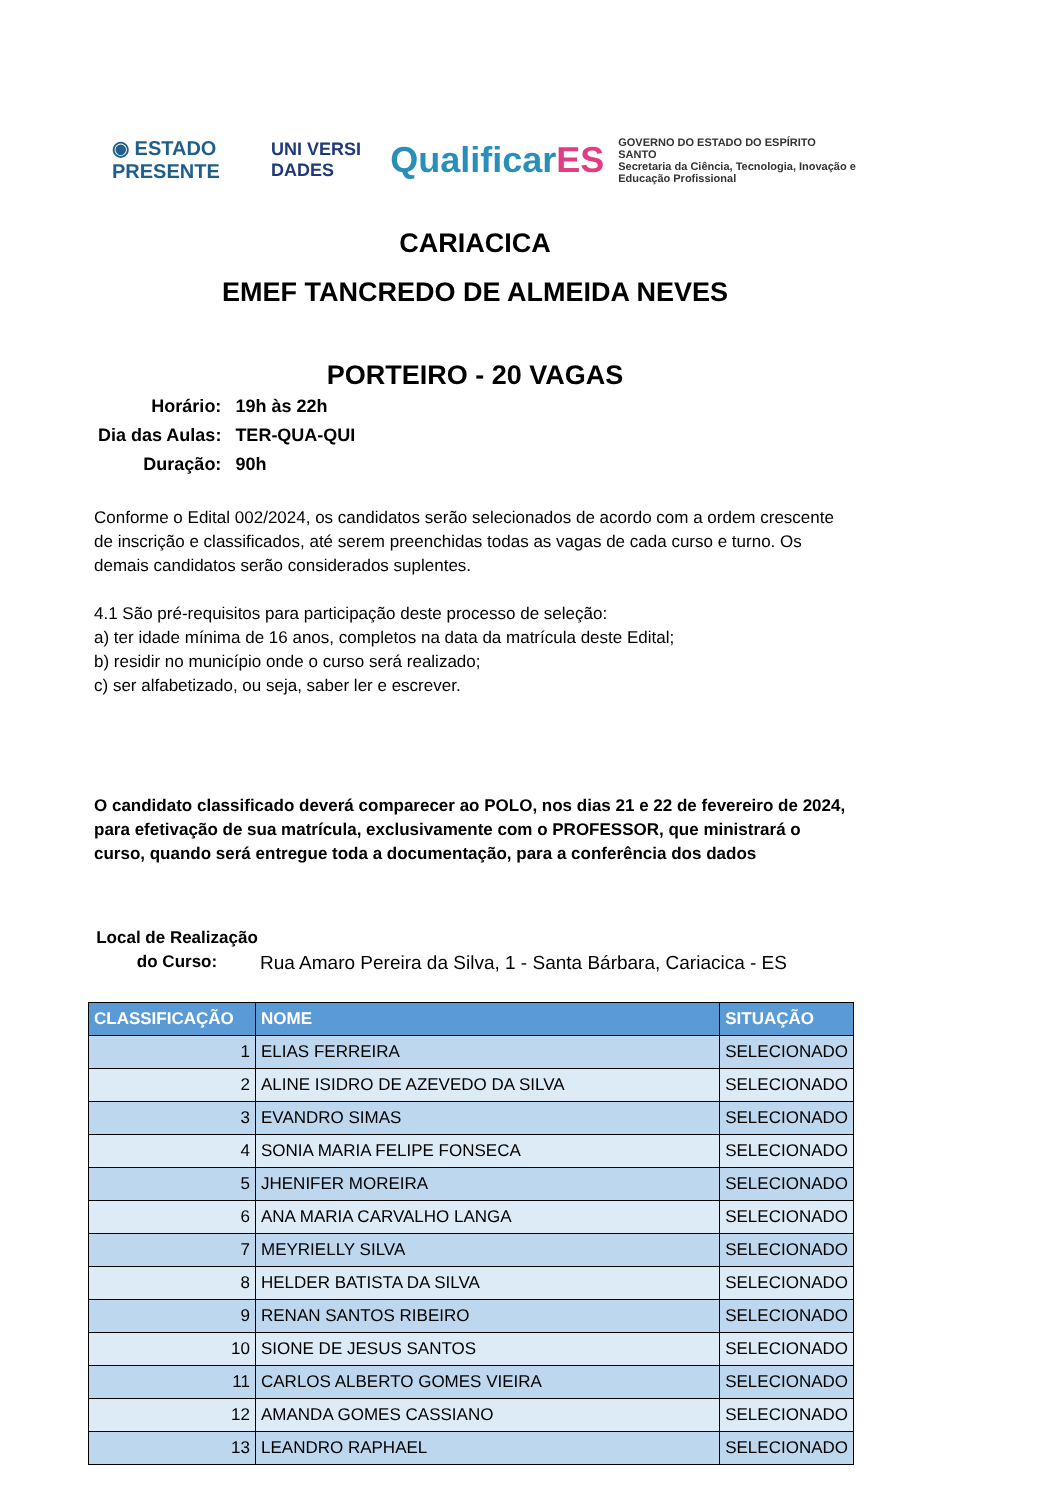◉ ESTADO PRESENTE UNI VERSI DADES QualificarES GOVERNO DO ESTADO DO ESPÍRITO SANTO
Secretaria da Ciência, Tecnologia, Inovação e Educação Profissional
CARIACICA
EMEF TANCREDO DE ALMEIDA NEVES
PORTEIRO - 20 VAGAS
| Horário: | 19h às 22h |
| Dia das Aulas: | TER-QUA-QUI |
| Duração: | 90h |
Conforme o Edital 002/2024, os candidatos serão selecionados de acordo com a ordem crescente de inscrição e classificados, até serem preenchidas todas as vagas de cada curso e turno. Os demais candidatos serão considerados suplentes.
4.1 São pré-requisitos para participação deste processo de seleção:
a) ter idade mínima de 16 anos, completos na data da matrícula deste Edital;
b) residir no município onde o curso será realizado;
c) ser alfabetizado, ou seja, saber ler e escrever.
O candidato classificado deverá comparecer ao POLO, nos dias 21 e 22 de fevereiro de 2024, para efetivação de sua matrícula, exclusivamente com o PROFESSOR, que ministrará o curso, quando será entregue toda a documentação, para a conferência dos dados
Local de Realização do Curso:
Rua Amaro Pereira da Silva, 1 - Santa Bárbara, Cariacica - ES
| CLASSIFICAÇÃO | NOME | SITUAÇÃO |
| --- | --- | --- |
| 1 | ELIAS FERREIRA | SELECIONADO |
| 2 | ALINE ISIDRO DE AZEVEDO DA SILVA | SELECIONADO |
| 3 | EVANDRO SIMAS | SELECIONADO |
| 4 | SONIA MARIA FELIPE FONSECA | SELECIONADO |
| 5 | JHENIFER MOREIRA | SELECIONADO |
| 6 | ANA MARIA CARVALHO LANGA | SELECIONADO |
| 7 | MEYRIELLY SILVA | SELECIONADO |
| 8 | HELDER BATISTA DA SILVA | SELECIONADO |
| 9 | RENAN SANTOS RIBEIRO | SELECIONADO |
| 10 | SIONE DE JESUS SANTOS | SELECIONADO |
| 11 | CARLOS ALBERTO GOMES VIEIRA | SELECIONADO |
| 12 | AMANDA GOMES CASSIANO | SELECIONADO |
| 13 | LEANDRO RAPHAEL | SELECIONADO |